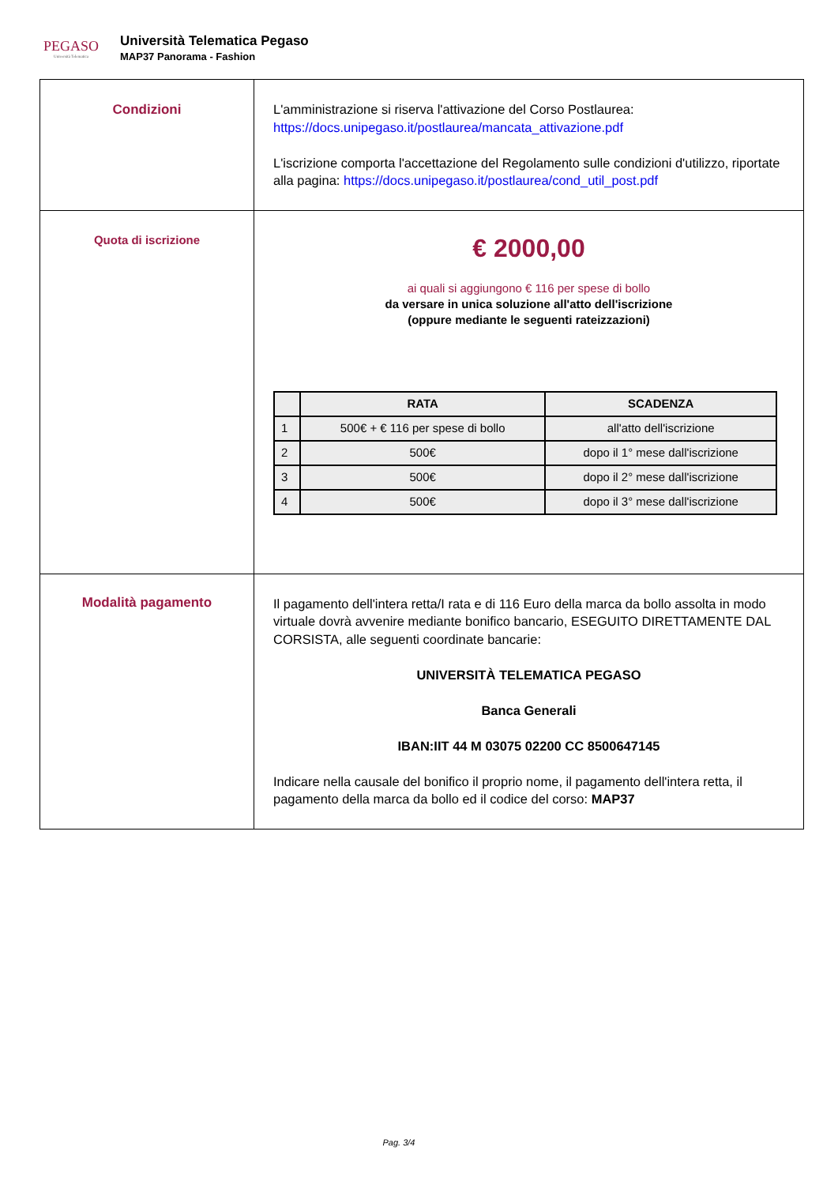PEGASO
Università Telematica
Università Telematica Pegaso
MAP37 Panorama - Fashion
| Condizioni | L'amministrazione si riserva l'attivazione del Corso Postlaurea: https://docs.unipegaso.it/postlaurea/mancata_attivazione.pdf L'iscrizione comporta l'accettazione del Regolamento sulle condizioni d'utilizzo, riportate alla pagina: https://docs.unipegaso.it/postlaurea/cond_util_post.pdf |
| Quota di iscrizione | € 2000,00 ai quali si aggiungono € 116 per spese di bollo da versare in unica soluzione all'atto dell'iscrizione (oppure mediante le seguenti rateizzazioni) / / RATA / SCADENZA / / --- / --- / --- / / 1 / 500€ + € 116 per spese di bollo / all'atto dell'iscrizione / / 2 / 500€ / dopo il 1° mese dall'iscrizione / / 3 / 500€ / dopo il 2° mese dall'iscrizione / / 4 / 500€ / dopo il 3° mese dall'iscrizione / |
| Modalità pagamento | Il pagamento dell'intera retta/I rata e di 116 Euro della marca da bollo assolta in modo virtuale dovrà avvenire mediante bonifico bancario, ESEGUITO DIRETTAMENTE DAL CORSISTA, alle seguenti coordinate bancarie: UNIVERSITÀ TELEMATICA PEGASO Banca Generali IBAN:IIT 44 M 03075 02200 CC 8500647145 Indicare nella causale del bonifico il proprio nome, il pagamento dell'intera retta, il pagamento della marca da bollo ed il codice del corso: MAP37 |
Pag. 3/4